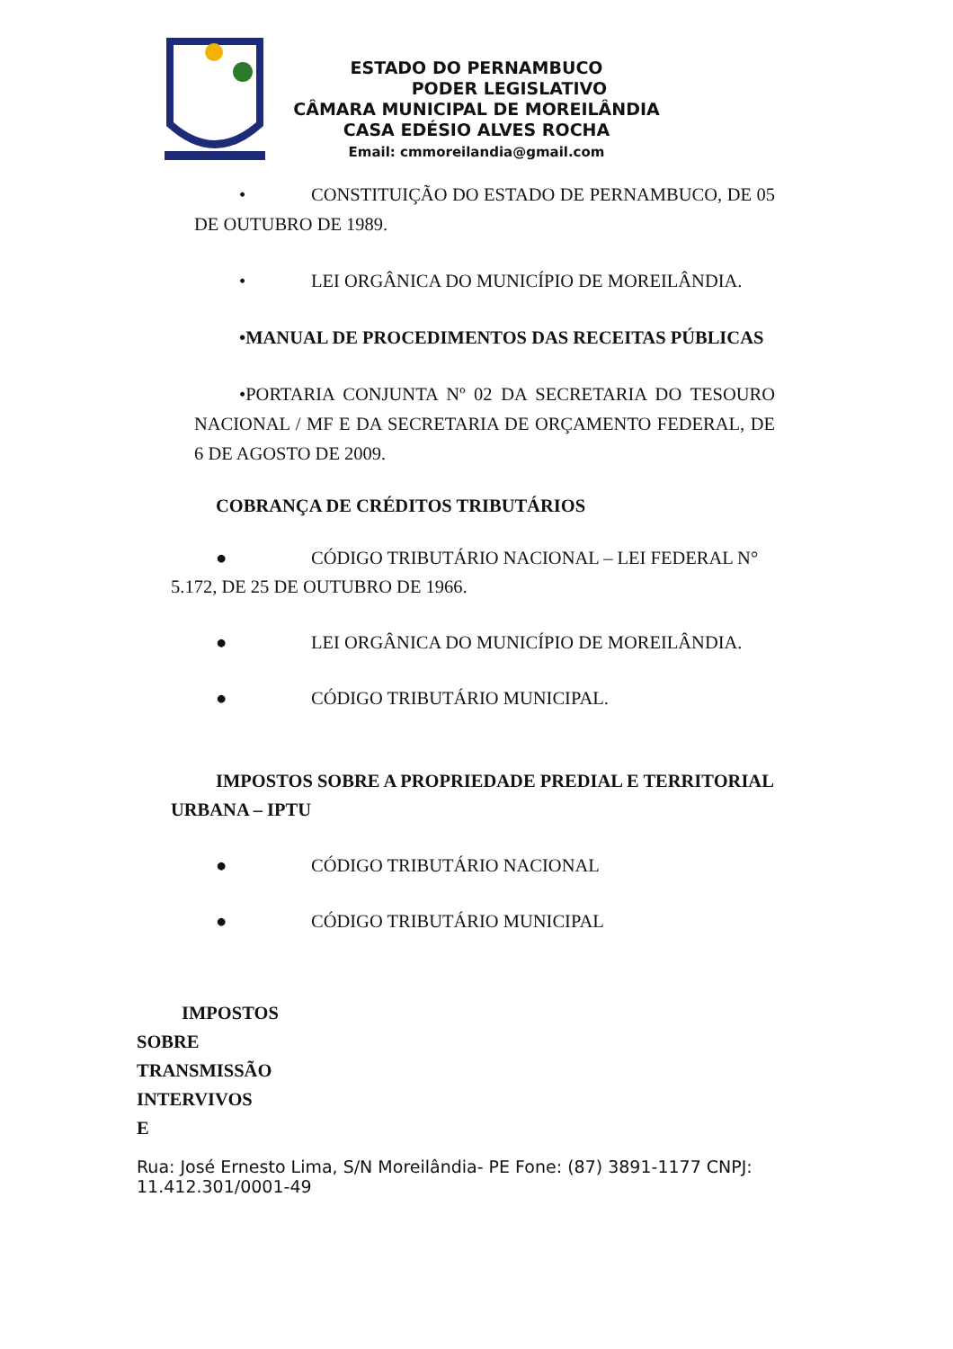ESTADO DO PERNAMBUCO
PODER LEGISLATIVO
CÂMARA MUNICIPAL DE MOREILÂNDIA
CASA EDÉSIO ALVES ROCHA
Email: cmmoreilandia@gmail.com
• CONSTITUIÇÃO DO ESTADO DE PERNAMBUCO, DE 05 DE OUTUBRO DE 1989.
• LEI ORGÂNICA DO MUNICÍPIO DE MOREILÂNDIA.
•MANUAL DE PROCEDIMENTOS DAS RECEITAS PÚBLICAS
•PORTARIA CONJUNTA Nº 02 DA SECRETARIA DO TESOURO NACIONAL / MF E DA SECRETARIA DE ORÇAMENTO FEDERAL, DE 6 DE AGOSTO DE 2009.
COBRANÇA DE CRÉDITOS TRIBUTÁRIOS
● CÓDIGO TRIBUTÁRIO NACIONAL – LEI FEDERAL N° 5.172, DE 25 DE OUTUBRO DE 1966.
● LEI ORGÂNICA DO MUNICÍPIO DE MOREILÂNDIA.
● CÓDIGO TRIBUTÁRIO MUNICIPAL.
IMPOSTOS SOBRE A PROPRIEDADE PREDIAL E TERRITORIAL URBANA – IPTU
● CÓDIGO TRIBUTÁRIO NACIONAL
● CÓDIGO TRIBUTÁRIO MUNICIPAL
IMPOSTOS
SOBRE
TRANSMISSÃO
INTERVIVOS
E
Rua: José Ernesto Lima, S/N Moreilândia- PE Fone: (87) 3891-1177 CNPJ: 11.412.301/0001-49